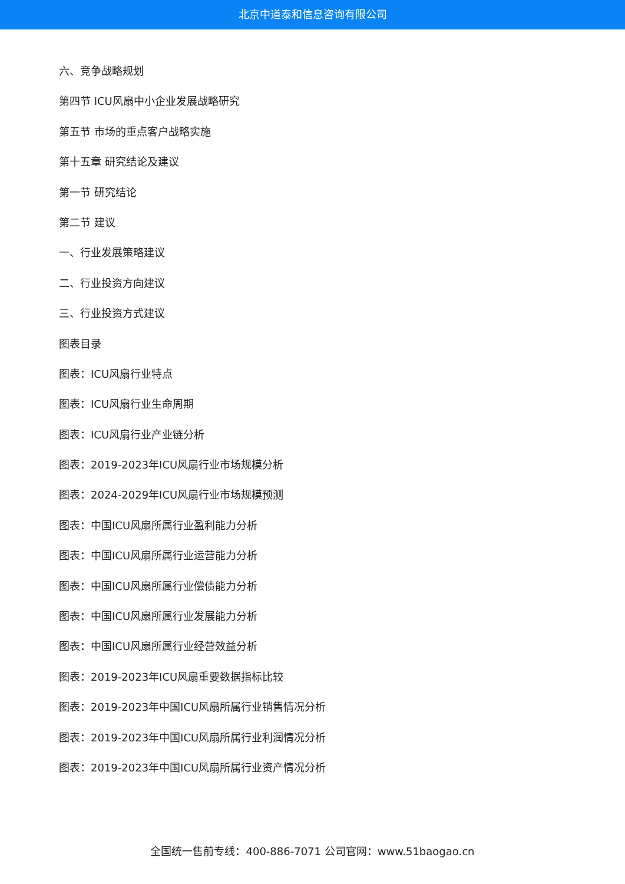北京中道泰和信息咨询有限公司
六、竞争战略规划
第四节 ICU风扇中小企业发展战略研究
第五节 市场的重点客户战略实施
第十五章 研究结论及建议
第一节 研究结论
第二节 建议
一、行业发展策略建议
二、行业投资方向建议
三、行业投资方式建议
图表目录
图表：ICU风扇行业特点
图表：ICU风扇行业生命周期
图表：ICU风扇行业产业链分析
图表：2019-2023年ICU风扇行业市场规模分析
图表：2024-2029年ICU风扇行业市场规模预测
图表：中国ICU风扇所属行业盈利能力分析
图表：中国ICU风扇所属行业运营能力分析
图表：中国ICU风扇所属行业偿债能力分析
图表：中国ICU风扇所属行业发展能力分析
图表：中国ICU风扇所属行业经营效益分析
图表：2019-2023年ICU风扇重要数据指标比较
图表：2019-2023年中国ICU风扇所属行业销售情况分析
图表：2019-2023年中国ICU风扇所属行业利润情况分析
图表：2019-2023年中国ICU风扇所属行业资产情况分析
全国统一售前专线：400-886-7071 公司官网：www.51baogao.cn